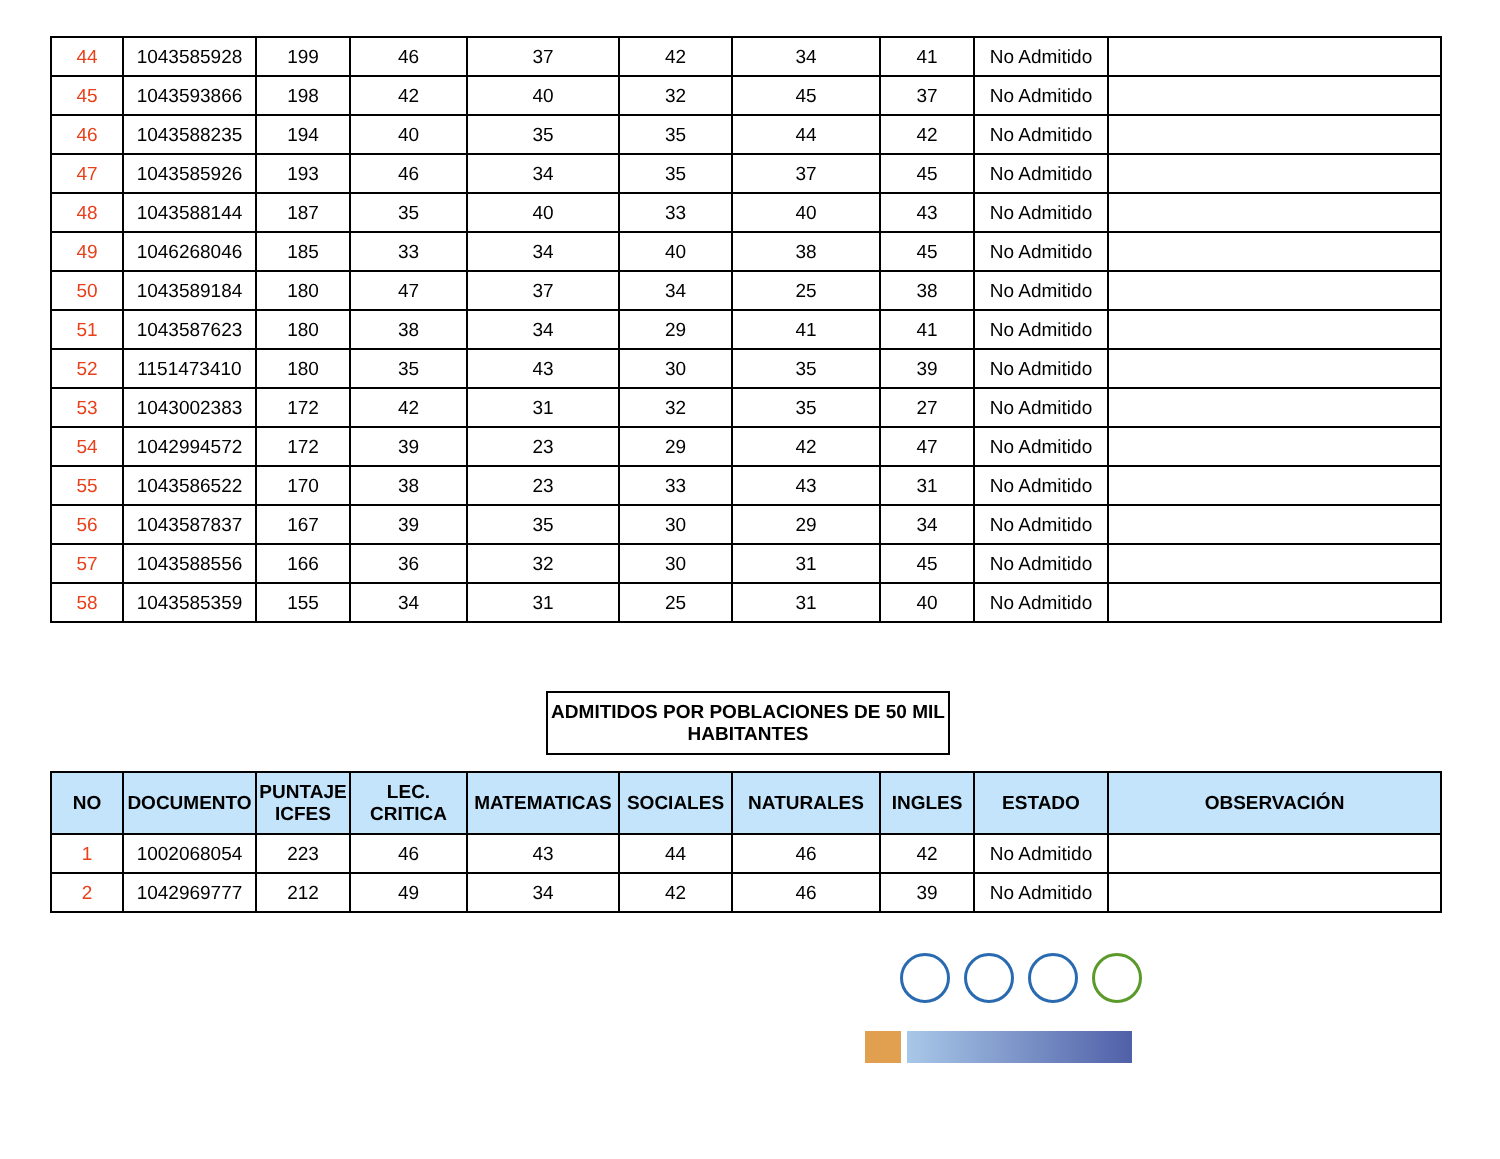| 44 | 1043585928 | 199 | 46 | 37 | 42 | 34 | 41 | No Admitido | |
| 45 | 1043593866 | 198 | 42 | 40 | 32 | 45 | 37 | No Admitido | |
| 46 | 1043588235 | 194 | 40 | 35 | 35 | 44 | 42 | No Admitido | |
| 47 | 1043585926 | 193 | 46 | 34 | 35 | 37 | 45 | No Admitido | |
| 48 | 1043588144 | 187 | 35 | 40 | 33 | 40 | 43 | No Admitido | |
| 49 | 1046268046 | 185 | 33 | 34 | 40 | 38 | 45 | No Admitido | |
| 50 | 1043589184 | 180 | 47 | 37 | 34 | 25 | 38 | No Admitido | |
| 51 | 1043587623 | 180 | 38 | 34 | 29 | 41 | 41 | No Admitido | |
| 52 | 1151473410 | 180 | 35 | 43 | 30 | 35 | 39 | No Admitido | |
| 53 | 1043002383 | 172 | 42 | 31 | 32 | 35 | 27 | No Admitido | |
| 54 | 1042994572 | 172 | 39 | 23 | 29 | 42 | 47 | No Admitido | |
| 55 | 1043586522 | 170 | 38 | 23 | 33 | 43 | 31 | No Admitido | |
| 56 | 1043587837 | 167 | 39 | 35 | 30 | 29 | 34 | No Admitido | |
| 57 | 1043588556 | 166 | 36 | 32 | 30 | 31 | 45 | No Admitido | |
| 58 | 1043585359 | 155 | 34 | 31 | 25 | 31 | 40 | No Admitido | |
ADMITIDOS POR POBLACIONES DE 50 MIL HABITANTES
| NO | DOCUMENTO | PUNTAJE ICFES | LEC. CRITICA | MATEMATICAS | SOCIALES | NATURALES | INGLES | ESTADO | OBSERVACIÓN |
| --- | --- | --- | --- | --- | --- | --- | --- | --- | --- |
| 1 | 1002068054 | 223 | 46 | 43 | 44 | 46 | 42 | No Admitido | |
| 2 | 1042969777 | 212 | 49 | 34 | 42 | 46 | 39 | No Admitido | |